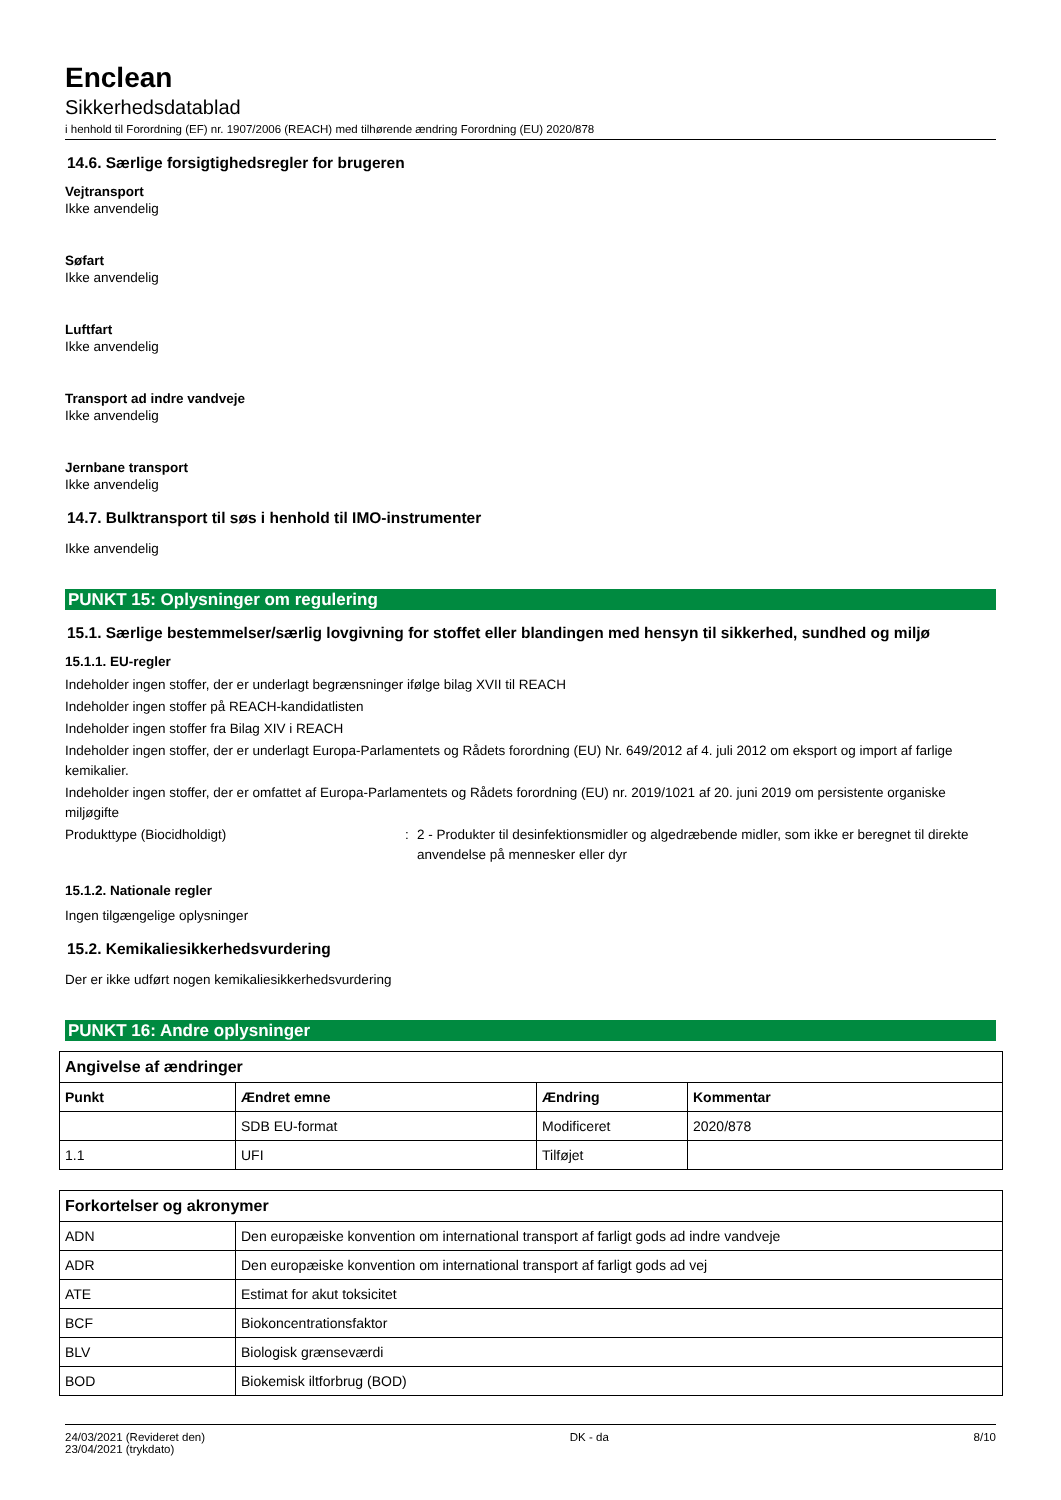Enclean
Sikkerhedsdatablad
i henhold til Forordning (EF) nr. 1907/2006 (REACH) med tilhørende ændring Forordning (EU) 2020/878
14.6. Særlige forsigtighedsregler for brugeren
Vejtransport
Ikke anvendelig
Søfart
Ikke anvendelig
Luftfart
Ikke anvendelig
Transport ad indre vandveje
Ikke anvendelig
Jernbane transport
Ikke anvendelig
14.7. Bulktransport til søs i henhold til IMO-instrumenter
Ikke anvendelig
PUNKT 15: Oplysninger om regulering
15.1. Særlige bestemmelser/særlig lovgivning for stoffet eller blandingen med hensyn til sikkerhed, sundhed og miljø
15.1.1. EU-regler
Indeholder ingen stoffer, der er underlagt begrænsninger ifølge bilag XVII til REACH
Indeholder ingen stoffer på REACH-kandidatlisten
Indeholder ingen stoffer fra Bilag XIV i REACH
Indeholder ingen stoffer, der er underlagt Europa-Parlamentets og Rådets forordning (EU) Nr. 649/2012 af 4. juli 2012 om eksport og import af farlige kemikalier.
Indeholder ingen stoffer, der er omfattet af Europa-Parlamentets og Rådets forordning (EU) nr. 2019/1021 af 20. juni 2019 om persistente organiske miljøgifte
Produkttype (Biocidholdigt) : 2 - Produkter til desinfektionsmidler og algedræbende midler, som ikke er beregnet til direkte anvendelse på mennesker eller dyr
15.1.2. Nationale regler
Ingen tilgængelige oplysninger
15.2. Kemikaliesikkerhedsvurdering
Der er ikke udført nogen kemikaliesikkerhedsvurdering
PUNKT 16: Andre oplysninger
| Angivelse af ændringer | | | |
| --- | --- | --- | --- |
| Punkt | Ændret emne | Ændring | Kommentar |
| | SDB EU-format | Modificeret | 2020/878 |
| 1.1 | UFI | Tilføjet | |
| Forkortelser og akronymer | |
| --- | --- |
| ADN | Den europæiske konvention om international transport af farligt gods ad indre vandveje |
| ADR | Den europæiske konvention om international transport af farligt gods ad vej |
| ATE | Estimat for akut toksicitet |
| BCF | Biokoncentrationsfaktor |
| BLV | Biologisk grænseværdi |
| BOD | Biokemisk iltforbrug (BOD) |
24/03/2021 (Revideret den)
23/04/2021 (trykdato)
DK - da 8/10